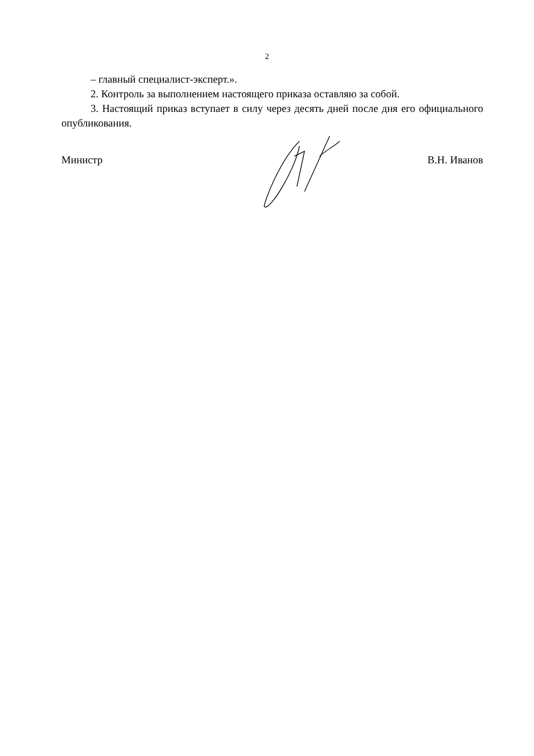2
– главный специалист-эксперт.».
2. Контроль за выполнением настоящего приказа оставляю за собой.
3. Настоящий приказ вступает в силу через десять дней после дня его официального опубликования.
Министр В.Н. Иванов